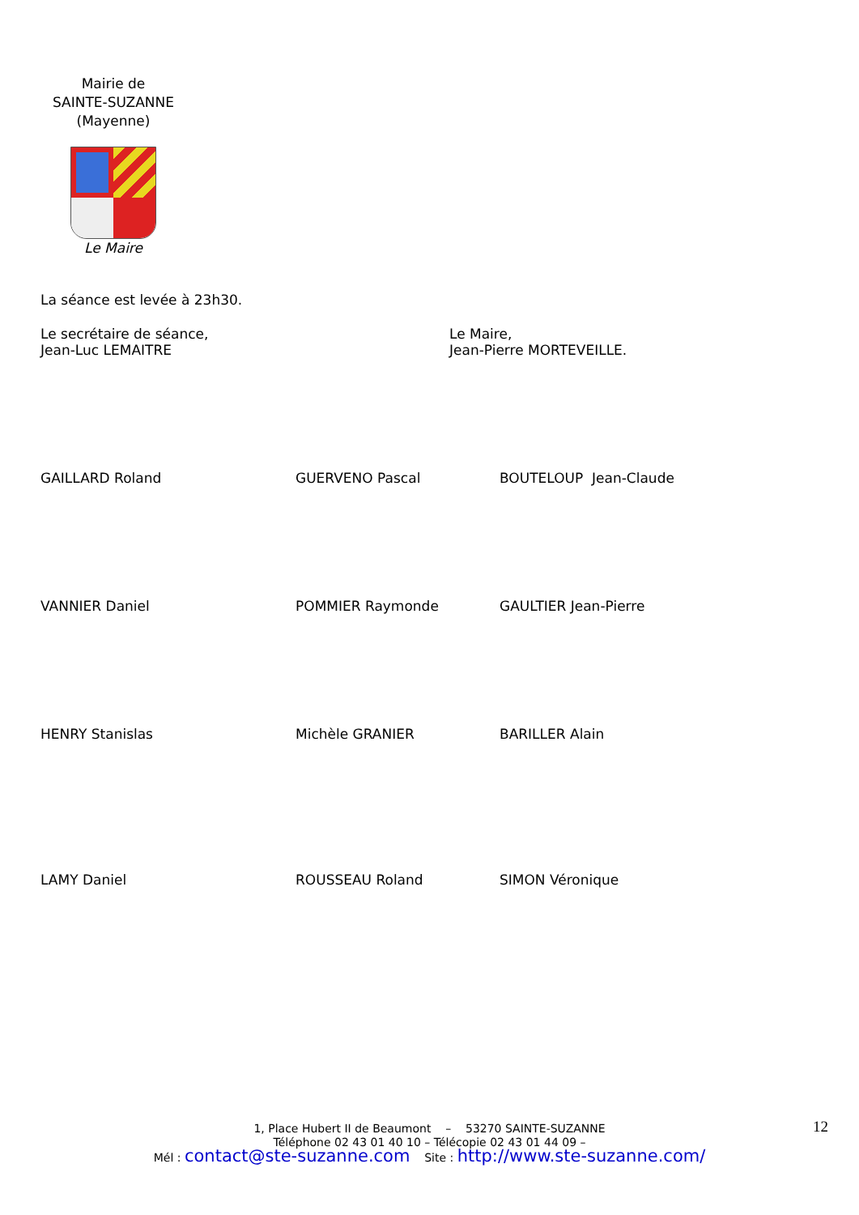Mairie de
SAINTE-SUZANNE
(Mayenne)
Le Maire
La séance est levée à 23h30.
Le secrétaire de séance,
Jean-Luc LEMAITRE
Le Maire,
Jean-Pierre MORTEVEILLE.
GAILLARD Roland GUERVENO Pascal BOUTELOUP Jean-Claude
VANNIER Daniel POMMIER Raymonde GAULTIER Jean-Pierre
HENRY Stanislas Michèle GRANIER BARILLER Alain
LAMY Daniel ROUSSEAU Roland SIMON Véronique
1, Place Hubert II de Beaumont – 53270 SAINTE-SUZANNE
Téléphone 02 43 01 40 10 – Télécopie 02 43 01 44 09 –
Mél : contact@ste-suzanne.com Site : http://www.ste-suzanne.com/
12